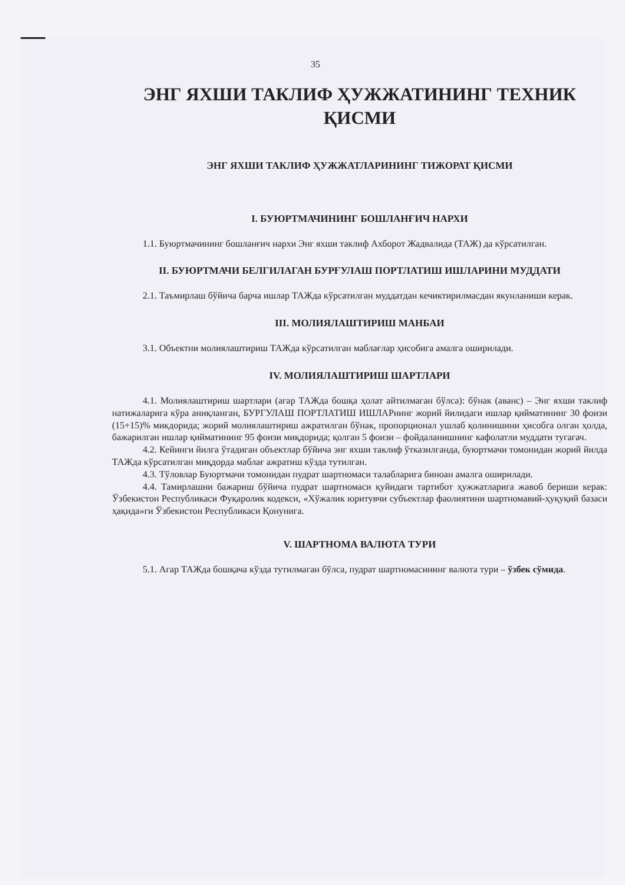35
ЭНГ ЯХШИ ТАКЛИФ ҲУЖЖАТИНИНГ ТЕХНИК ҚИСМИ
ЭНГ ЯХШИ ТАКЛИФ ҲУЖЖАТЛАРИНИНГ ТИЖОРАТ ҚИСМИ
I. БУЮРТМАЧИНИНГ БОШЛАНҒИЧ НАРХИ
1.1. Буюртмачининг бошланғич нархи Энг яхши таклиф Ахборот Жадвалида (ТАЖ) да кўрсатилган.
II. БУЮРТМАЧИ БЕЛГИЛАГАН БУРҒУЛАШ ПОРТЛАТИШ ИШЛАРИНИ МУДДАТИ
2.1. Таъмирлаш бўйича барча ишлар ТАЖда кўрсатилган муддатдан кечиктирилмасдан якунланиши керак.
III. МОЛИЯЛАШТИРИШ МАНБАИ
3.1. Объектни молиялаштириш ТАЖда кўрсатилган маблағлар ҳисобига амалга оширилади.
IV. МОЛИЯЛАШТИРИШ ШАРТЛАРИ
4.1. Молиялаштириш шартлари (агар ТАЖда бошқа ҳолат айтилмаган бўлса): бўнак (аванс) – Энг яхши таклиф натижаларига кўра аниқланган, БУРГУЛАШ ПОРТЛАТИШ ИШЛАРнинг жорий йилидаги ишлар қийматининг 30 фоизи (15+15)% микдорида; жорий молиялаштириш ажратилган бўнак, пропорционал ушлаб қолинишини ҳисобга олган ҳолда, бажарилган ишлар қийматининг 95 фоизи миқдорида; қолган 5 фоизи – фойдаланишнинг кафолатли муддати тугагач.
4.2. Кейинги йилга ўтадиган объектлар бўйича энг яхши таклиф ўтказилганда, буюртмачи томонидан жорий йилда ТАЖда кўрсатилган миқдорда маблағ ажратиш кўзда тутилган.
4.3. Тўловлар Буюртмачи томонидан пудрат шартномаси талабларига биноан амалга оширилади.
4.4. Тамирлашни бажариш бўйича пудрат шартномаси қуйидаги тартибот ҳужжатларига жавоб бериши керак: Ўзбекистон Республикаси Фуқаролик кодекси, «Хўжалик юритувчи субъектлар фаолиятини шартномавий-ҳуқуқий базаси ҳақида»ги Ўзбекистон Республикаси Қонунига.
V. ШАРТНОМА ВАЛЮТА ТУРИ
5.1. Агар ТАЖда бошқача кўзда тутилмаган бўлса, пудрат шартномасининг валюта тури – ўзбек сўмида.